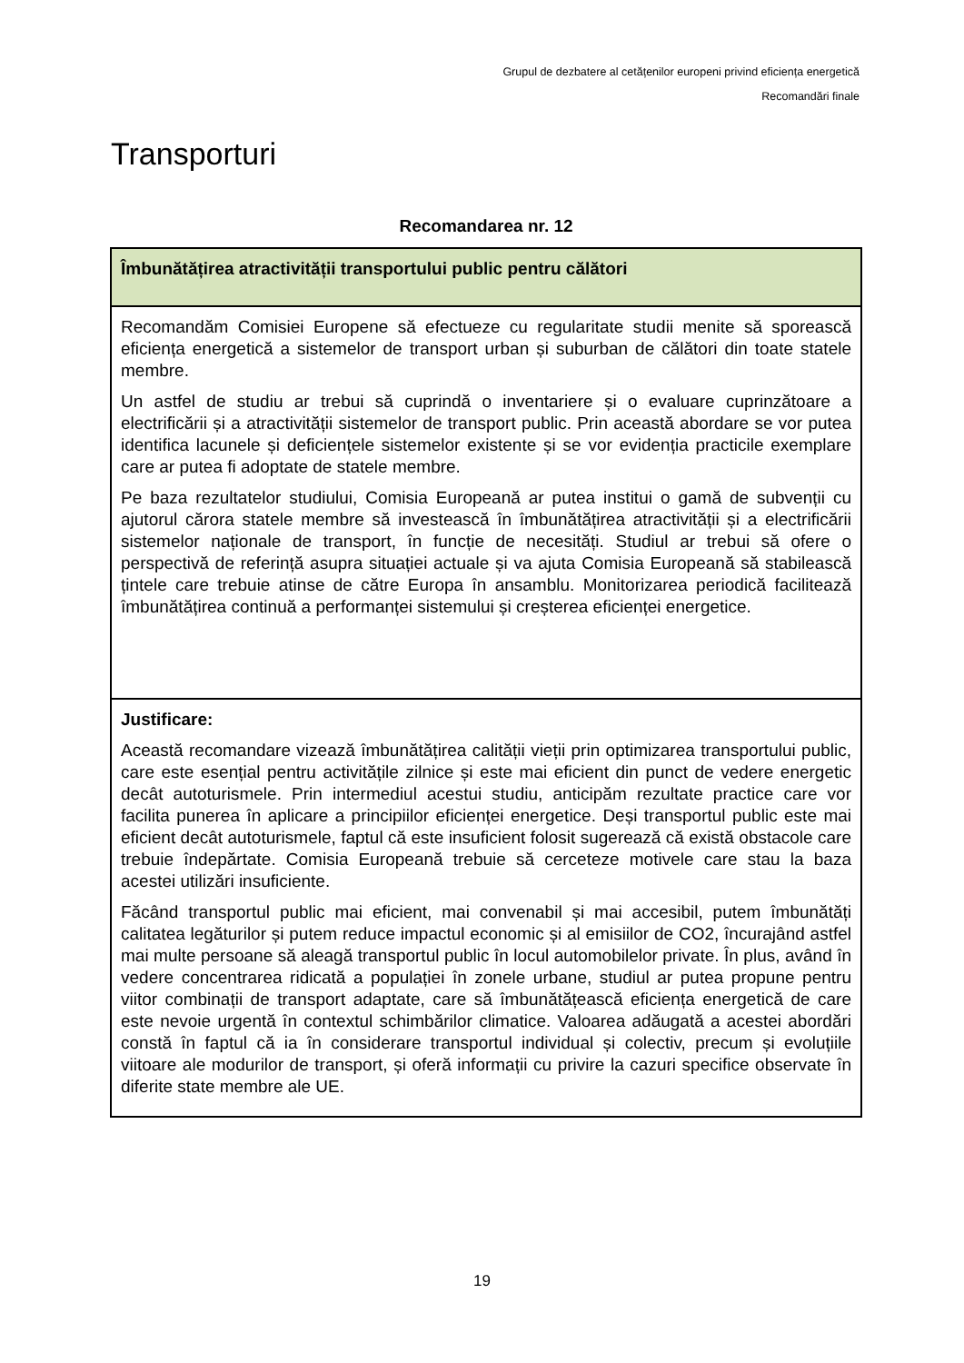Grupul de dezbatere al cetățenilor europeni privind eficiența energetică
Recomandări finale
Transporturi
Recomandarea nr. 12
| Îmbunătățirea atractivității transportului public pentru călători |
| Recomandăm Comisiei Europene să efectueze cu regularitate studii menite să sporească eficiența energetică a sistemelor de transport urban și suburban de călători din toate statele membre. Un astfel de studiu ar trebui să cuprindă o inventariere și o evaluare cuprinzătoare a electrificării și a atractivității sistemelor de transport public. Prin această abordare se vor putea identifica lacunele și deficiențele sistemelor existente și se vor evidenția practicile exemplare care ar putea fi adoptate de statele membre. Pe baza rezultatelor studiului, Comisia Europeană ar putea institui o gamă de subvenții cu ajutorul cărora statele membre să investească în îmbunătățirea atractivității și a electrificării sistemelor naționale de transport, în funcție de necesități. Studiul ar trebui să ofere o perspectivă de referință asupra situației actuale și va ajuta Comisia Europeană să stabilească țintele care trebuie atinse de către Europa în ansamblu. Monitorizarea periodică facilitează îmbunătățirea continuă a performanței sistemului și creșterea eficienței energetice. |
| Justificare: Această recomandare vizează îmbunătățirea calității vieții prin optimizarea transportului public, care este esențial pentru activitățile zilnice și este mai eficient din punct de vedere energetic decât autoturismele. Prin intermediul acestui studiu, anticipăm rezultate practice care vor facilita punerea în aplicare a principiilor eficienței energetice. Deși transportul public este mai eficient decât autoturismele, faptul că este insuficient folosit sugerează că există obstacole care trebuie îndepărtate. Comisia Europeană trebuie să cerceteze motivele care stau la baza acestei utilizări insuficiente. Făcând transportul public mai eficient, mai convenabil și mai accesibil, putem îmbunătăți calitatea legăturilor și putem reduce impactul economic și al emisiilor de CO2, încurajând astfel mai multe persoane să aleagă transportul public în locul automobilelor private. În plus, având în vedere concentrarea ridicată a populației în zonele urbane, studiul ar putea propune pentru viitor combinații de transport adaptate, care să îmbunătățească eficiența energetică de care este nevoie urgentă în contextul schimbărilor climatice. Valoarea adăugată a acestei abordări constă în faptul că ia în considerare transportul individual și colectiv, precum și evoluțiile viitoare ale modurilor de transport, și oferă informații cu privire la cazuri specifice observate în diferite state membre ale UE. |
19